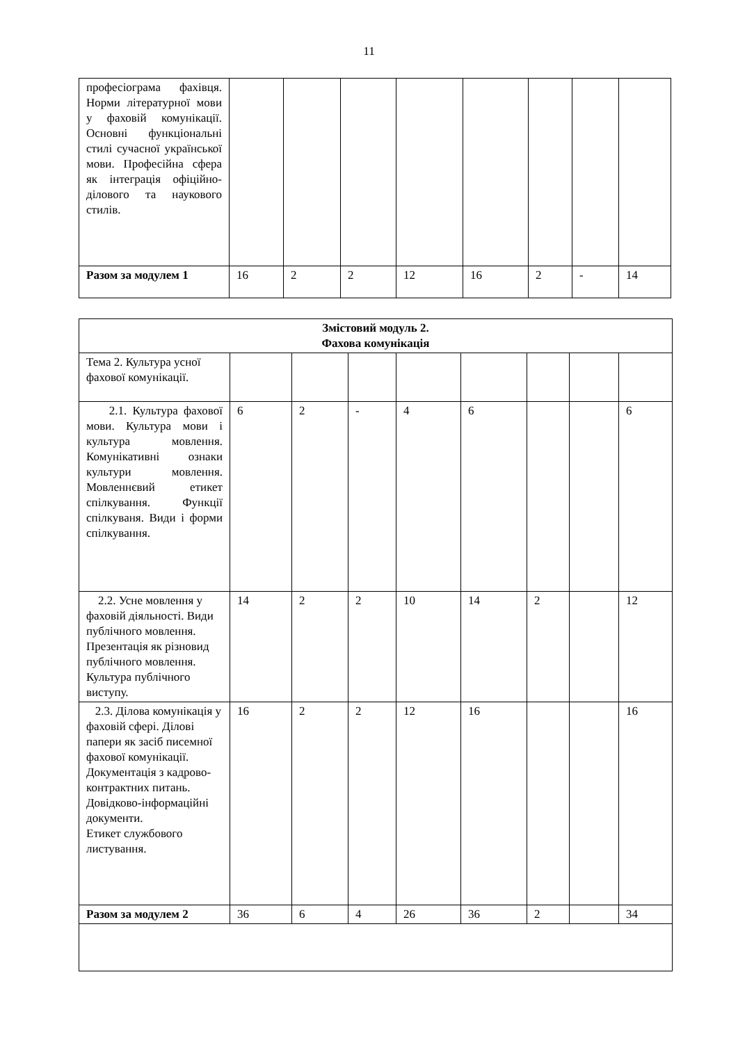11
| професіограма фахівця. Норми літературної мови у фаховій комунікації. Основні функціональні стилі сучасної української мови. Професійна сфера як інтеграція офіційно-ділового та наукового стилів. | | | | | | | | |
| Разом за модулем 1 | 16 | 2 | 2 | 12 | 16 | 2 | - | 14 |
| Змістовий модуль 2. Фахова комунікація | | | | | | | | |
| Тема 2. Культура усної фахової комунікації. | | | | | | | | |
| 2.1. Культура фахової мови. Культура мови і культура мовлення. Комунікативні ознаки культури мовлення. Мовленнєвий етикет спілкування. Функції спілкуваня. Види і форми спілкування. | 6 | 2 | - | 4 | 6 | | | 6 |
| 2.2. Усне мовлення у фаховій діяльності. Види публічного мовлення. Презентація як різновид публічного мовлення. Культура публічного виступу. | 14 | 2 | 2 | 10 | 14 | 2 | | 12 |
| 2.3. Ділова комунікація у фаховій сфері. Ділові папери як засіб писемної фахової комунікації. Документація з кадрово-контрактних питань. Довідково-інформаційні документи. Етикет службового листування. | 16 | 2 | 2 | 12 | 16 | | | 16 |
| Разом за модулем 2 | 36 | 6 | 4 | 26 | 36 | 2 | | 34 |